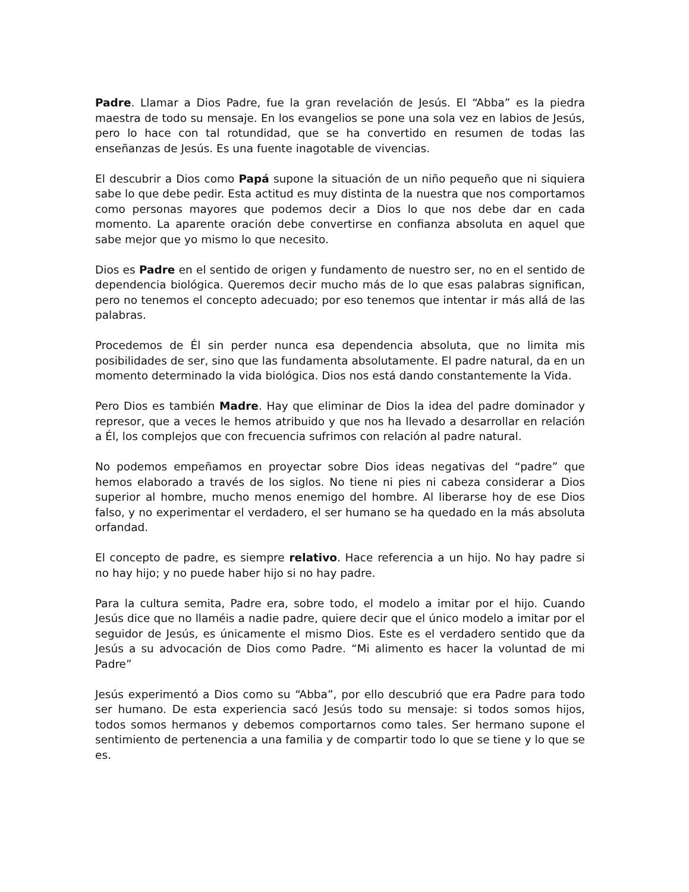Padre. Llamar a Dios Padre, fue la gran revelación de Jesús. El “Abba” es la piedra maestra de todo su mensaje. En los evangelios se pone una sola vez en labios de Jesús, pero lo hace con tal rotundidad, que se ha convertido en resumen de todas las enseñanzas de Jesús. Es una fuente inagotable de vivencias.
El descubrir a Dios como Papá supone la situación de un niño pequeño que ni siquiera sabe lo que debe pedir. Esta actitud es muy distinta de la nuestra que nos comportamos como personas mayores que podemos decir a Dios lo que nos debe dar en cada momento. La aparente oración debe convertirse en confianza absoluta en aquel que sabe mejor que yo mismo lo que necesito.
Dios es Padre en el sentido de origen y fundamento de nuestro ser, no en el sentido de dependencia biológica. Queremos decir mucho más de lo que esas palabras significan, pero no tenemos el concepto adecuado; por eso tenemos que intentar ir más allá de las palabras.
Procedemos de Él sin perder nunca esa dependencia absoluta, que no limita mis posibilidades de ser, sino que las fundamenta absolutamente. El padre natural, da en un momento determinado la vida biológica. Dios nos está dando constantemente la Vida.
Pero Dios es también Madre. Hay que eliminar de Dios la idea del padre dominador y represor, que a veces le hemos atribuido y que nos ha llevado a desarrollar en relación a Él, los complejos que con frecuencia sufrimos con relación al padre natural.
No podemos empeñamos en proyectar sobre Dios ideas negativas del “padre” que hemos elaborado a través de los siglos. No tiene ni pies ni cabeza considerar a Dios superior al hombre, mucho menos enemigo del hombre. Al liberarse hoy de ese Dios falso, y no experimentar el verdadero, el ser humano se ha quedado en la más absoluta orfandad.
El concepto de padre, es siempre relativo. Hace referencia a un hijo. No hay padre si no hay hijo; y no puede haber hijo si no hay padre.
Para la cultura semita, Padre era, sobre todo, el modelo a imitar por el hijo. Cuando Jesús dice que no llaméis a nadie padre, quiere decir que el único modelo a imitar por el seguidor de Jesús, es únicamente el mismo Dios. Este es el verdadero sentido que da Jesús a su advocación de Dios como Padre. “Mi alimento es hacer la voluntad de mi Padre”
Jesús experimentó a Dios como su “Abba”, por ello descubrió que era Padre para todo ser humano. De esta experiencia sacó Jesús todo su mensaje: si todos somos hijos, todos somos hermanos y debemos comportarnos como tales. Ser hermano supone el sentimiento de pertenencia a una familia y de compartir todo lo que se tiene y lo que se es.